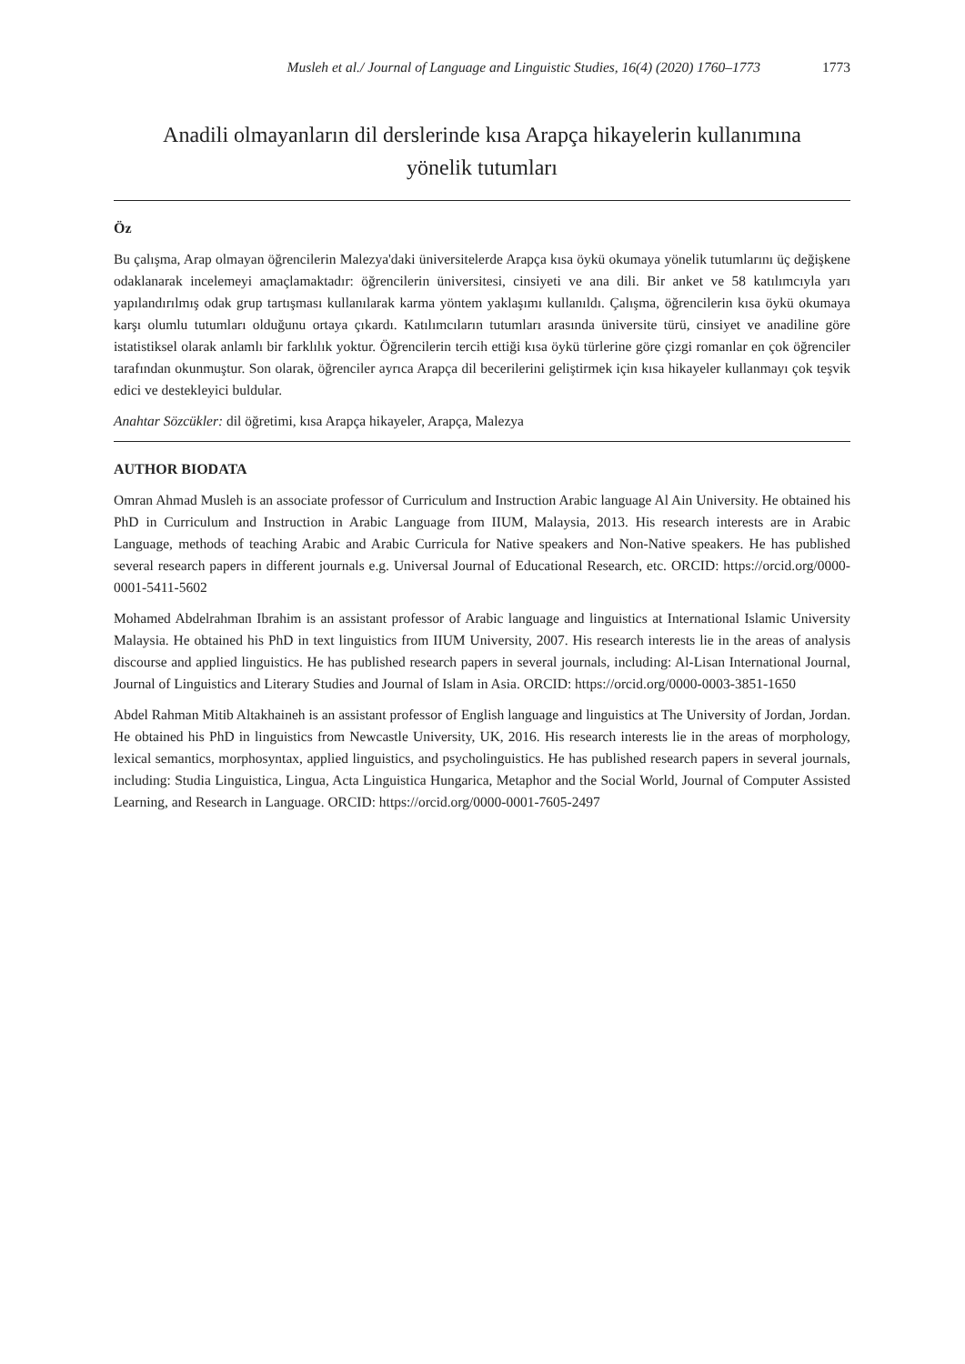Musleh et al./ Journal of Language and Linguistic Studies, 16(4) (2020) 1760–1773 1773
Anadili olmayanların dil derslerinde kısa Arapça hikayelerin kullanımına
yönelik tutumları
Öz
Bu çalışma, Arap olmayan öğrencilerin Malezya'daki üniversitelerde Arapça kısa öykü okumaya yönelik tutumlarını üç değişkene odaklanarak incelemeyi amaçlamaktadır: öğrencilerin üniversitesi, cinsiyeti ve ana dili. Bir anket ve 58 katılımcıyla yarı yapılandırılmış odak grup tartışması kullanılarak karma yöntem yaklaşımı kullanıldı. Çalışma, öğrencilerin kısa öykü okumaya karşı olumlu tutumları olduğunu ortaya çıkardı. Katılımcıların tutumları arasında üniversite türü, cinsiyet ve anadiline göre istatistiksel olarak anlamlı bir farklılık yoktur. Öğrencilerin tercih ettiği kısa öykü türlerine göre çizgi romanlar en çok öğrenciler tarafından okunmuştur. Son olarak, öğrenciler ayrıca Arapça dil becerilerini geliştirmek için kısa hikayeler kullanmayı çok teşvik edici ve destekleyici buldular.
Anahtar Sözcükler: dil öğretimi, kısa Arapça hikayeler, Arapça, Malezya
AUTHOR BIODATA
Omran Ahmad Musleh is an associate professor of Curriculum and Instruction Arabic language Al Ain University. He obtained his PhD in Curriculum and Instruction in Arabic Language from IIUM, Malaysia, 2013. His research interests are in Arabic Language, methods of teaching Arabic and Arabic Curricula for Native speakers and Non-Native speakers. He has published several research papers in different journals e.g. Universal Journal of Educational Research, etc. ORCID: https://orcid.org/0000-0001-5411-5602
Mohamed Abdelrahman Ibrahim is an assistant professor of Arabic language and linguistics at International Islamic University Malaysia. He obtained his PhD in text linguistics from IIUM University, 2007. His research interests lie in the areas of analysis discourse and applied linguistics. He has published research papers in several journals, including: Al-Lisan International Journal, Journal of Linguistics and Literary Studies and Journal of Islam in Asia. ORCID: https://orcid.org/0000-0003-3851-1650
Abdel Rahman Mitib Altakhaineh is an assistant professor of English language and linguistics at The University of Jordan, Jordan. He obtained his PhD in linguistics from Newcastle University, UK, 2016. His research interests lie in the areas of morphology, lexical semantics, morphosyntax, applied linguistics, and psycholinguistics. He has published research papers in several journals, including: Studia Linguistica, Lingua, Acta Linguistica Hungarica, Metaphor and the Social World, Journal of Computer Assisted Learning, and Research in Language. ORCID: https://orcid.org/0000-0001-7605-2497